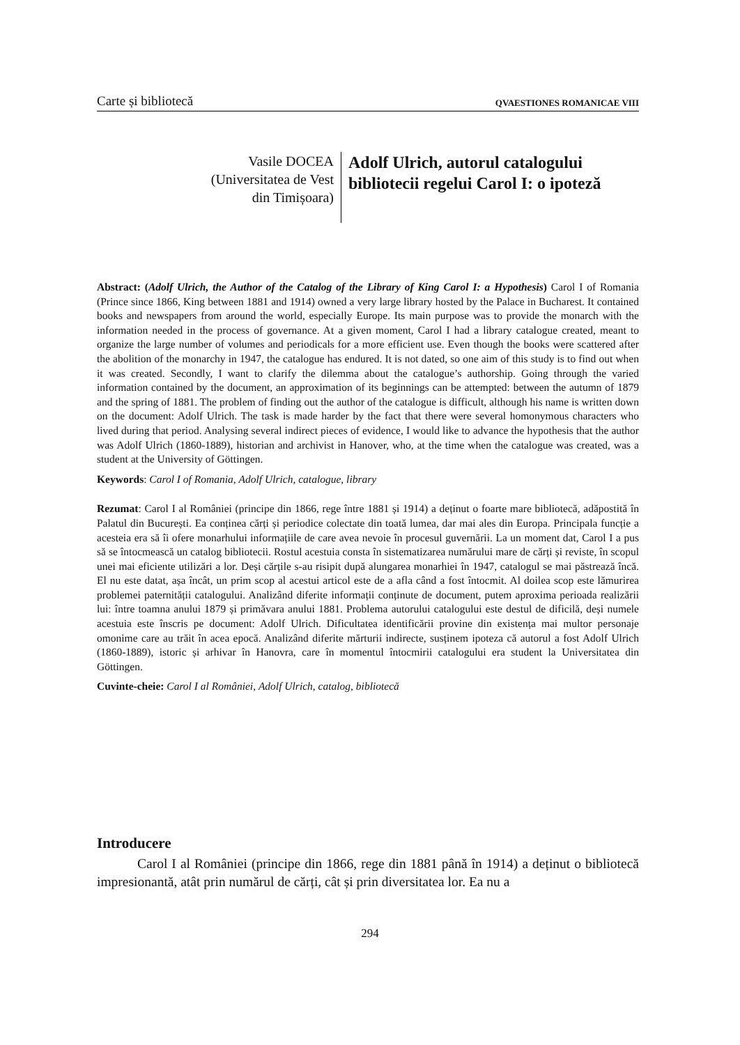Carte și bibliotecă QVAESTIONES ROMANICAE VIII
Vasile DOCEA
(Universitatea de Vest
din Timișoara)
Adolf Ulrich, autorul catalogului
bibliotecii regelui Carol I: o ipoteză
Abstract: (Adolf Ulrich, the Author of the Catalog of the Library of King Carol I: a Hypothesis) Carol I of Romania (Prince since 1866, King between 1881 and 1914) owned a very large library hosted by the Palace in Bucharest. It contained books and newspapers from around the world, especially Europe. Its main purpose was to provide the monarch with the information needed in the process of governance. At a given moment, Carol I had a library catalogue created, meant to organize the large number of volumes and periodicals for a more efficient use. Even though the books were scattered after the abolition of the monarchy in 1947, the catalogue has endured. It is not dated, so one aim of this study is to find out when it was created. Secondly, I want to clarify the dilemma about the catalogue’s authorship. Going through the varied information contained by the document, an approximation of its beginnings can be attempted: between the autumn of 1879 and the spring of 1881. The problem of finding out the author of the catalogue is difficult, although his name is written down on the document: Adolf Ulrich. The task is made harder by the fact that there were several homonymous characters who lived during that period. Analysing several indirect pieces of evidence, I would like to advance the hypothesis that the author was Adolf Ulrich (1860-1889), historian and archivist in Hanover, who, at the time when the catalogue was created, was a student at the University of Göttingen.
Keywords: Carol I of Romania, Adolf Ulrich, catalogue, library
Rezumat: Carol I al României (principe din 1866, rege între 1881 și 1914) a deținut o foarte mare bibliotecă, adăpostită în Palatul din București. Ea conținea cărți și periodice colectate din toată lumea, dar mai ales din Europa. Principala funcție a acesteia era să îi ofere monarhului informațiile de care avea nevoie în procesul guvernării. La un moment dat, Carol I a pus să se întocmească un catalog bibliotecii. Rostul acestuia consta în sistematizarea numărului mare de cărți și reviste, în scopul unei mai eficiente utilizări a lor. Deși cărțile s-au risipit după alungarea monarhiei în 1947, catalogul se mai păstrează încă. El nu este datat, așa încât, un prim scop al acestui articol este de a afla când a fost întocmit. Al doilea scop este lămurirea problemei paternității catalogului. Analizând diferite informații conținute de document, putem aproxima perioada realizării lui: între toamna anului 1879 și primăvara anului 1881. Problema autorului catalogului este destul de dificilă, deși numele acestuia este înscris pe document: Adolf Ulrich. Dificultatea identificării provine din existența mai multor personaje omonime care au trăit în acea epocă. Analizând diferite mărturii indirecte, susținem ipoteza că autorul a fost Adolf Ulrich (1860-1889), istoric și arhivar în Hanovra, care în momentul întocmirii catalogului era student la Universitatea din Göttingen.
Cuvinte-cheie: Carol I al României, Adolf Ulrich, catalog, bibliotecă
Introducere
Carol I al României (principe din 1866, rege din 1881 până în 1914) a deținut o bibliotecă impresionantă, atât prin numărul de cărți, cât și prin diversitatea lor. Ea nu a
294